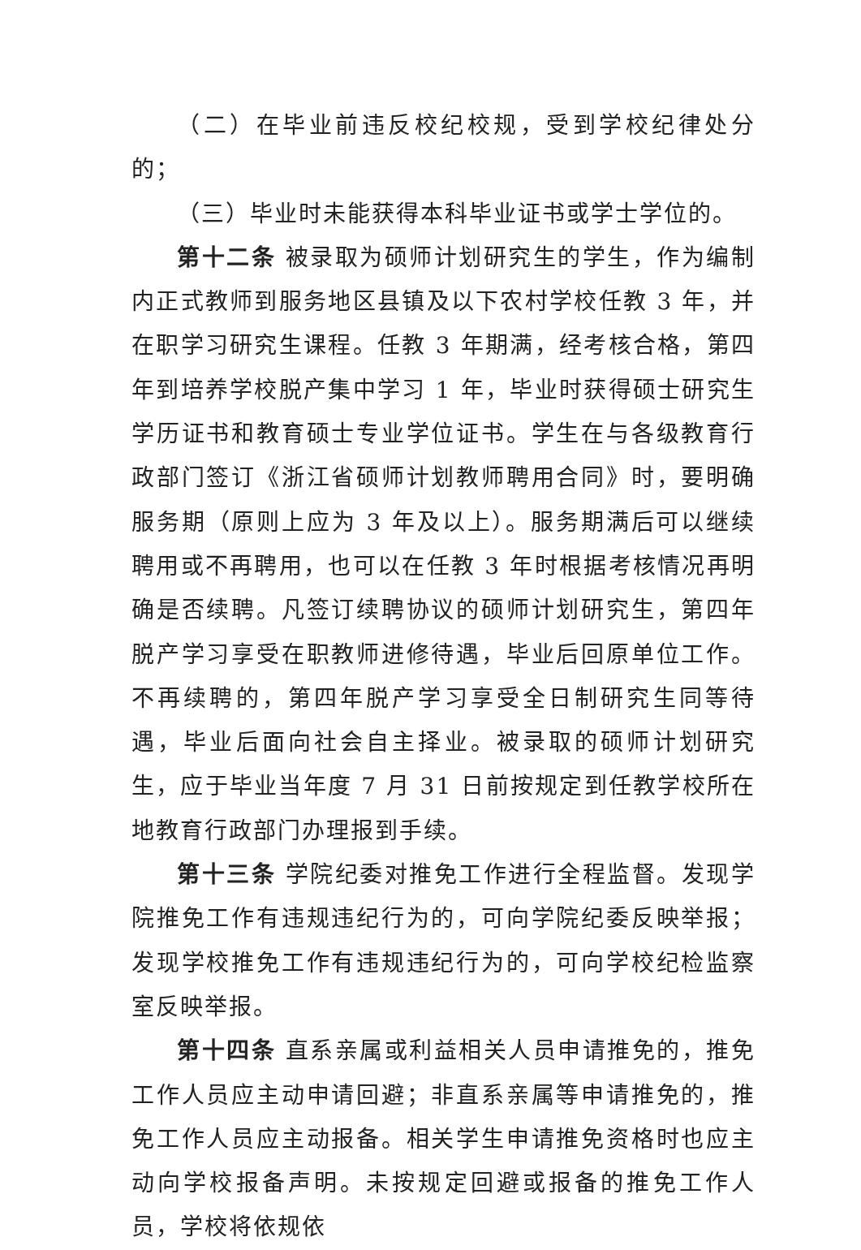（二）在毕业前违反校纪校规，受到学校纪律处分的；
（三）毕业时未能获得本科毕业证书或学士学位的。
第十二条 被录取为硕师计划研究生的学生，作为编制内正式教师到服务地区县镇及以下农村学校任教 3 年，并在职学习研究生课程。任教 3 年期满，经考核合格，第四年到培养学校脱产集中学习 1 年，毕业时获得硕士研究生学历证书和教育硕士专业学位证书。学生在与各级教育行政部门签订《浙江省硕师计划教师聘用合同》时，要明确服务期（原则上应为 3 年及以上）。服务期满后可以继续聘用或不再聘用，也可以在任教 3 年时根据考核情况再明确是否续聘。凡签订续聘协议的硕师计划研究生，第四年脱产学习享受在职教师进修待遇，毕业后回原单位工作。不再续聘的，第四年脱产学习享受全日制研究生同等待遇，毕业后面向社会自主择业。被录取的硕师计划研究生，应于毕业当年度 7 月 31 日前按规定到任教学校所在地教育行政部门办理报到手续。
第十三条 学院纪委对推免工作进行全程监督。发现学院推免工作有违规违纪行为的，可向学院纪委反映举报；发现学校推免工作有违规违纪行为的，可向学校纪检监察室反映举报。
第十四条 直系亲属或利益相关人员申请推免的，推免工作人员应主动申请回避；非直系亲属等申请推免的，推免工作人员应主动报备。相关学生申请推免资格时也应主动向学校报备声明。未按规定回避或报备的推免工作人员，学校将依规依